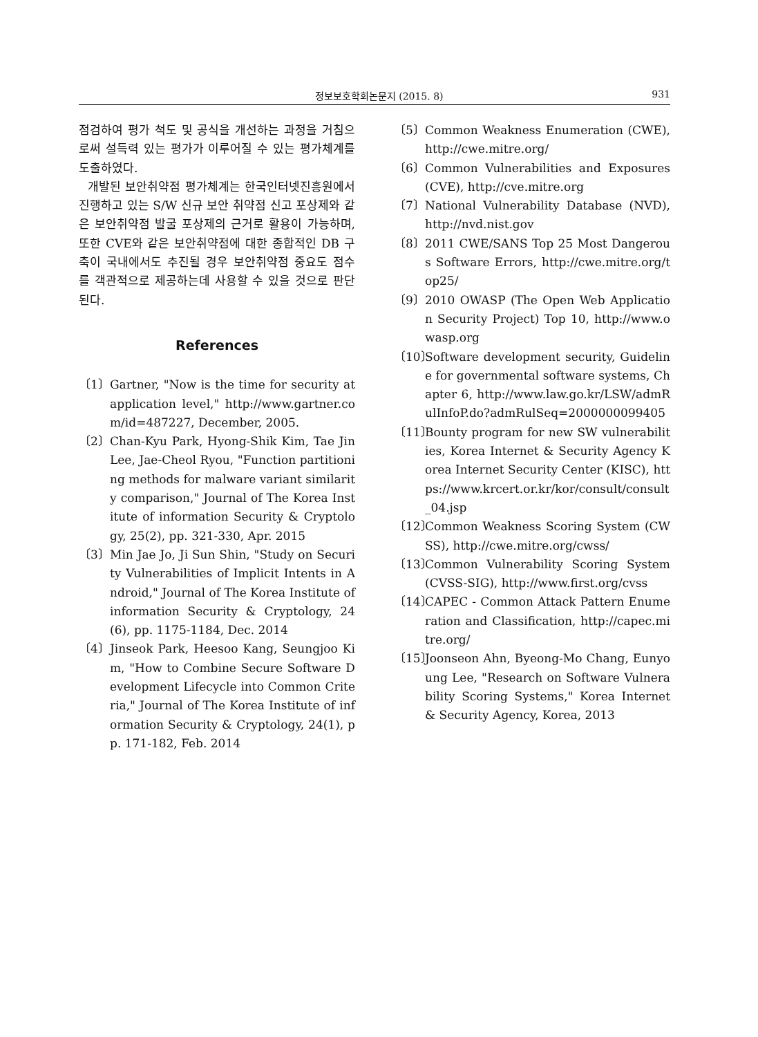정보보호학회논문지 (2015. 8) 931
점검하여 평가 척도 및 공식을 개선하는 과정을 거침으로써 설득력 있는 평가가 이루어질 수 있는 평가체계를 도출하였다.
개발된 보안취약점 평가체계는 한국인터넷진흥원에서 진행하고 있는 S/W 신규 보안 취약점 신고 포상제와 같은 보안취약점 발굴 포상제의 근거로 활용이 가능하며, 또한 CVE와 같은 보안취약점에 대한 종합적인 DB 구축이 국내에서도 추진될 경우 보안취약점 중요도 점수를 객관적으로 제공하는데 사용할 수 있을 것으로 판단된다.
References
〔1〕 Gartner, "Now is the time for security at application level," http://www.gartner.com/id=487227, December, 2005.
〔2〕 Chan-Kyu Park, Hyong-Shik Kim, Tae Jin Lee, Jae-Cheol Ryou, "Function partitioning methods for malware variant similarity comparison," Journal of The Korea Institute of information Security & Cryptology, 25(2), pp. 321-330, Apr. 2015
〔3〕 Min Jae Jo, Ji Sun Shin, "Study on Security Vulnerabilities of Implicit Intents in Android," Journal of The Korea Institute of information Security & Cryptology, 24(6), pp. 1175-1184, Dec. 2014
〔4〕 Jinseok Park, Heesoo Kang, Seungjoo Kim, "How to Combine Secure Software Development Lifecycle into Common Criteria," Journal of The Korea Institute of information Security & Cryptology, 24(1), pp. 171-182, Feb. 2014
〔5〕 Common Weakness Enumeration (CWE), http://cwe.mitre.org/
〔6〕 Common Vulnerabilities and Exposures (CVE), http://cve.mitre.org
〔7〕 National Vulnerability Database (NVD), http://nvd.nist.gov
〔8〕 2011 CWE/SANS Top 25 Most Dangerous Software Errors, http://cwe.mitre.org/top25/
〔9〕 2010 OWASP (The Open Web Application Security Project) Top 10, http://www.owasp.org
〔10〕 Software development security, Guideline for governmental software systems, Chapter 6, http://www.law.go.kr/LSW/admRulInfoP.do?admRulSeq=2000000099405
〔11〕 Bounty program for new SW vulnerabilities, Korea Internet & Security Agency Korea Internet Security Center (KISC), https://www.krcert.or.kr/kor/consult/consult_04.jsp
〔12〕 Common Weakness Scoring System (CWSS), http://cwe.mitre.org/cwss/
〔13〕 Common Vulnerability Scoring System (CVSS-SIG), http://www.first.org/cvss
〔14〕 CAPEC - Common Attack Pattern Enumeration and Classification, http://capec.mitre.org/
〔15〕 Joonseon Ahn, Byeong-Mo Chang, Eunyoung Lee, "Research on Software Vulnerability Scoring Systems," Korea Internet & Security Agency, Korea, 2013